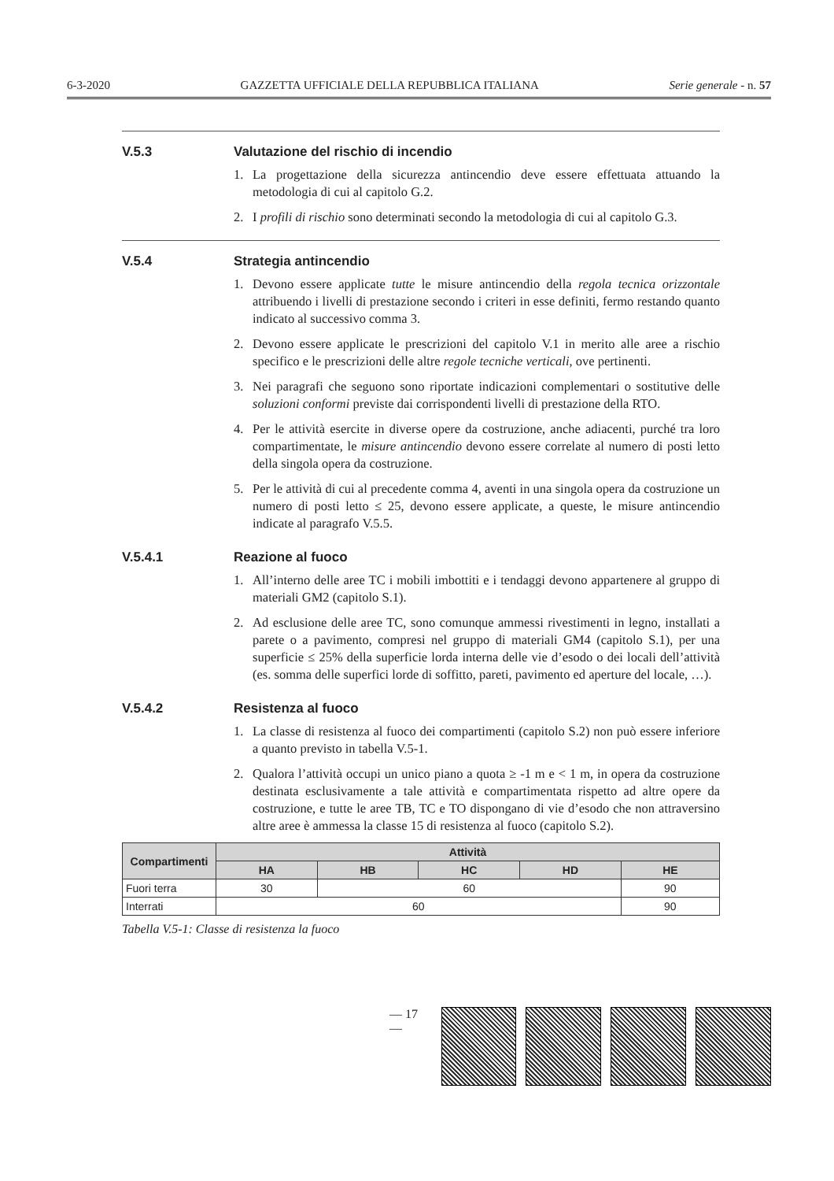6-3-2020 GAZZETTA UFFICIALE DELLA REPUBBLICA ITALIANA Serie generale - n. 57
V.5.3 Valutazione del rischio di incendio
1. La progettazione della sicurezza antincendio deve essere effettuata attuando la metodologia di cui al capitolo G.2.
2. I profili di rischio sono determinati secondo la metodologia di cui al capitolo G.3.
V.5.4 Strategia antincendio
1. Devono essere applicate tutte le misure antincendio della regola tecnica orizzontale attribuendo i livelli di prestazione secondo i criteri in esse definiti, fermo restando quanto indicato al successivo comma 3.
2. Devono essere applicate le prescrizioni del capitolo V.1 in merito alle aree a rischio specifico e le prescrizioni delle altre regole tecniche verticali, ove pertinenti.
3. Nei paragrafi che seguono sono riportate indicazioni complementari o sostitutive delle soluzioni conformi previste dai corrispondenti livelli di prestazione della RTO.
4. Per le attività esercite in diverse opere da costruzione, anche adiacenti, purché tra loro compartimentate, le misure antincendio devono essere correlate al numero di posti letto della singola opera da costruzione.
5. Per le attività di cui al precedente comma 4, aventi in una singola opera da costruzione un numero di posti letto ≤ 25, devono essere applicate, a queste, le misure antincendio indicate al paragrafo V.5.5.
V.5.4.1 Reazione al fuoco
1. All’interno delle aree TC i mobili imbottiti e i tendaggi devono appartenere al gruppo di materiali GM2 (capitolo S.1).
2. Ad esclusione delle aree TC, sono comunque ammessi rivestimenti in legno, installati a parete o a pavimento, compresi nel gruppo di materiali GM4 (capitolo S.1), per una superficie ≤ 25% della superficie lorda interna delle vie d’esodo o dei locali dell’attività (es. somma delle superfici lorde di soffitto, pareti, pavimento ed aperture del locale, …).
V.5.4.2 Resistenza al fuoco
1. La classe di resistenza al fuoco dei compartimenti (capitolo S.2) non può essere inferiore a quanto previsto in tabella V.5-1.
2. Qualora l’attività occupi un unico piano a quota ≥ -1 m e < 1 m, in opera da costruzione destinata esclusivamente a tale attività e compartimentata rispetto ad altre opere da costruzione, e tutte le aree TB, TC e TO dispongano di vie d’esodo che non attraversino altre aree è ammessa la classe 15 di resistenza al fuoco (capitolo S.2).
| Compartimenti | Attività | | | | |
| --- | --- | --- | --- | --- | --- |
| | HA | HB | HC | HD | HE |
| Fuori terra | 30 | 60 | | | 90 |
| Interrati | 60 | | | | 90 |
Tabella V.5-1: Classe di resistenza la fuoco
— 17 —